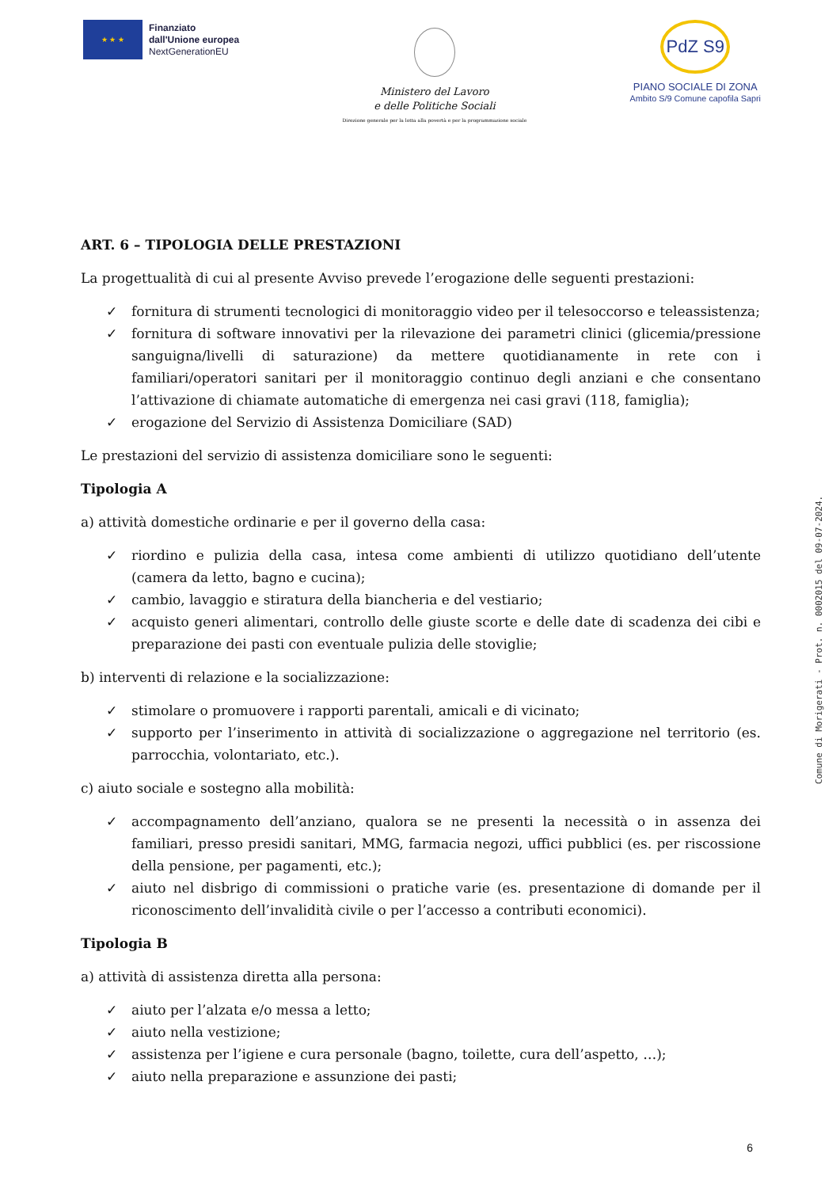★ ★ ★
Finanziato
dall'Unione europea
NextGenerationEU
Ministero del Lavoro
e delle Politiche Sociali
Direzione generale per la lotta alla povertà e per la programmazione sociale
PdZ S9
PIANO SOCIALE DI ZONA
Ambito S/9 Comune capofila Sapri
ART. 6 – TIPOLOGIA DELLE PRESTAZIONI
La progettualità di cui al presente Avviso prevede l’erogazione delle seguenti prestazioni:
✓ fornitura di strumenti tecnologici di monitoraggio video per il telesoccorso e teleassistenza;
✓ fornitura di software innovativi per la rilevazione dei parametri clinici (glicemia/pressione sanguigna/livelli di saturazione) da mettere quotidianamente in rete con i familiari/operatori sanitari per il monitoraggio continuo degli anziani e che consentano l’attivazione di chiamate automatiche di emergenza nei casi gravi (118, famiglia);
✓ erogazione del Servizio di Assistenza Domiciliare (SAD)
Le prestazioni del servizio di assistenza domiciliare sono le seguenti:
Tipologia A
a) attività domestiche ordinarie e per il governo della casa:
✓ riordino e pulizia della casa, intesa come ambienti di utilizzo quotidiano dell’utente (camera da letto, bagno e cucina);
✓ cambio, lavaggio e stiratura della biancheria e del vestiario;
✓ acquisto generi alimentari, controllo delle giuste scorte e delle date di scadenza dei cibi e preparazione dei pasti con eventuale pulizia delle stoviglie;
b) interventi di relazione e la socializzazione:
✓ stimolare o promuovere i rapporti parentali, amicali e di vicinato;
✓ supporto per l’inserimento in attività di socializzazione o aggregazione nel territorio (es. parrocchia, volontariato, etc.).
c) aiuto sociale e sostegno alla mobilità:
✓ accompagnamento dell’anziano, qualora se ne presenti la necessità o in assenza dei familiari, presso presidi sanitari, MMG, farmacia negozi, uffici pubblici (es. per riscossione della pensione, per pagamenti, etc.);
✓ aiuto nel disbrigo di commissioni o pratiche varie (es. presentazione di domande per il riconoscimento dell’invalidità civile o per l’accesso a contributi economici).
Tipologia B
a) attività di assistenza diretta alla persona:
✓ aiuto per l’alzata e/o messa a letto;
✓ aiuto nella vestizione;
✓ assistenza per l’igiene e cura personale (bagno, toilette, cura dell’aspetto, …);
✓ aiuto nella preparazione e assunzione dei pasti;
Comune di Morigerati - Prot. n. 0002015 del 09-07-2024.
6